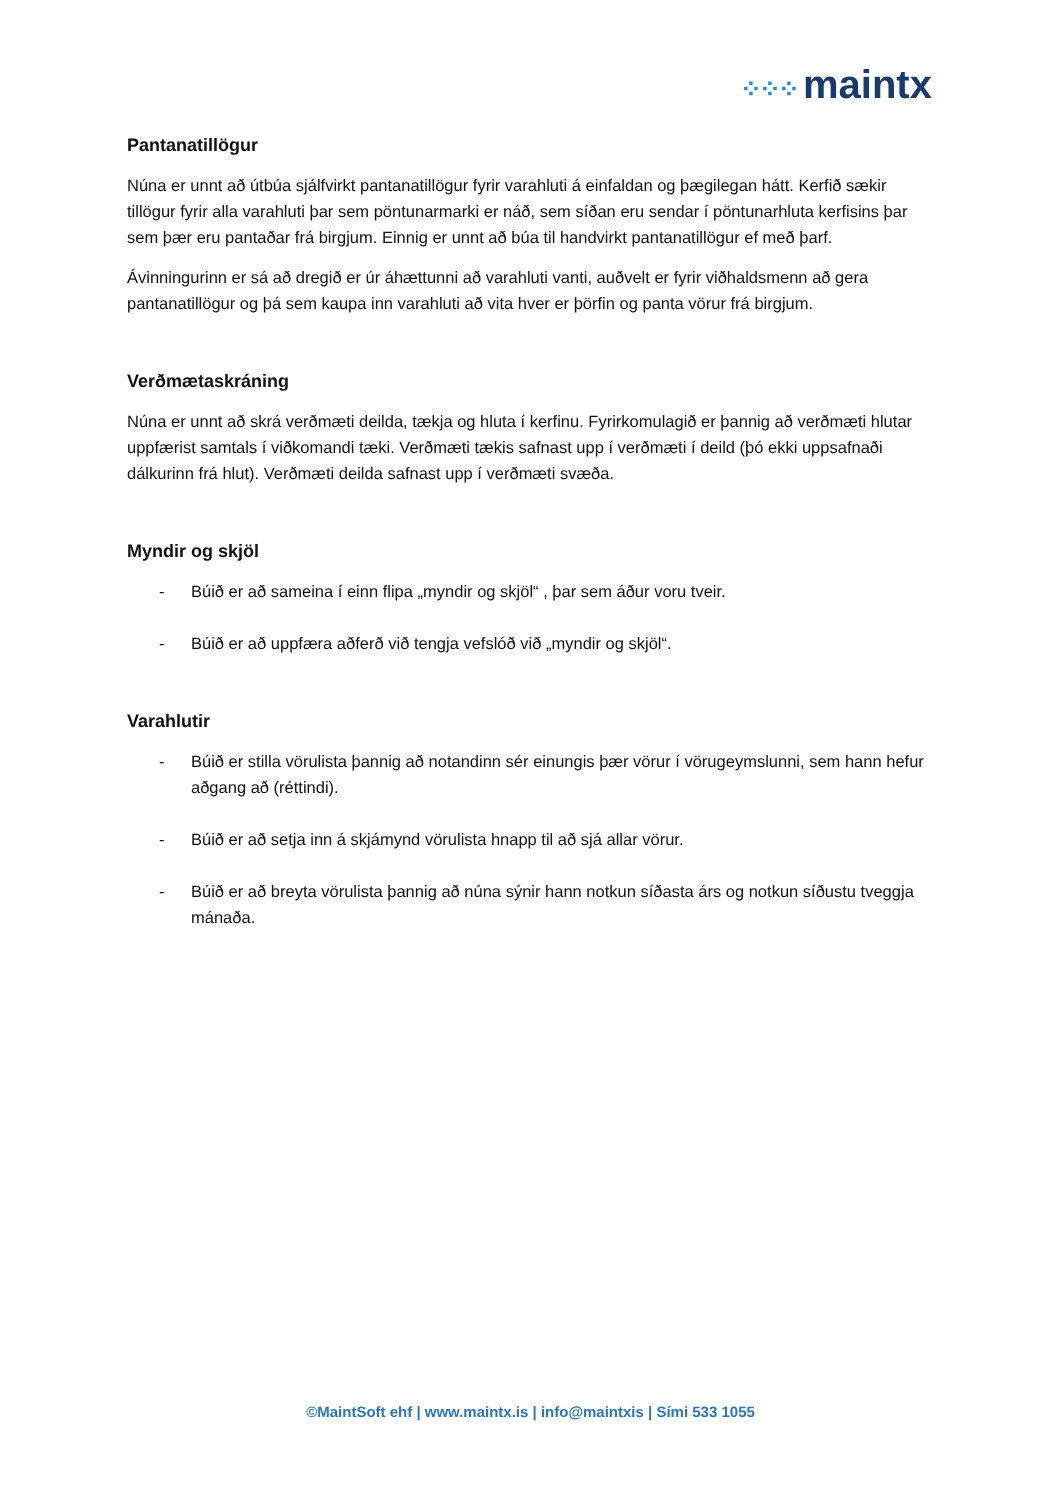⁘⁘⁘ maintx
Pantanatillögur
Núna er unnt að útbúa sjálfvirkt pantanatillögur fyrir varahluti á einfaldan og þægilegan hátt. Kerfið sækir tillögur fyrir alla varahluti þar sem pöntunarmarki er náð, sem síðan eru sendar í pöntunarhluta kerfisins þar sem þær eru pantaðar frá birgjum. Einnig er unnt að búa til handvirkt pantanatillögur ef með þarf.
Ávinningurinn er sá að dregið er úr áhættunni að varahluti vanti, auðvelt er fyrir viðhaldsmenn að gera pantanatillögur og þá sem kaupa inn varahluti að vita hver er þörfin og panta vörur frá birgjum.
Verðmætaskráning
Núna er unnt að skrá verðmæti deilda, tækja og hluta í kerfinu. Fyrirkomulagið er þannig að verðmæti hlutar uppfærist samtals í viðkomandi tæki. Verðmæti tækis safnast upp í verðmæti í deild (þó ekki uppsafnaði dálkurinn frá hlut). Verðmæti deilda safnast upp í verðmæti svæða.
Myndir og skjöl
- Búið er að sameina í einn flipa „myndir og skjöl“ , þar sem áður voru tveir.
- Búið er að uppfæra aðferð við tengja vefslóð við „myndir og skjöl“.
Varahlutir
- Búið er stilla vörulista þannig að notandinn sér einungis þær vörur í vörugeymslunni, sem hann hefur aðgang að (réttindi).
- Búið er að setja inn á skjámynd vörulista hnapp til að sjá allar vörur.
- Búið er að breyta vörulista þannig að núna sýnir hann notkun síðasta árs og notkun síðustu tveggja mánaða.
©MaintSoft ehf | www.maintx.is | info@maintxis | Sími 533 1055